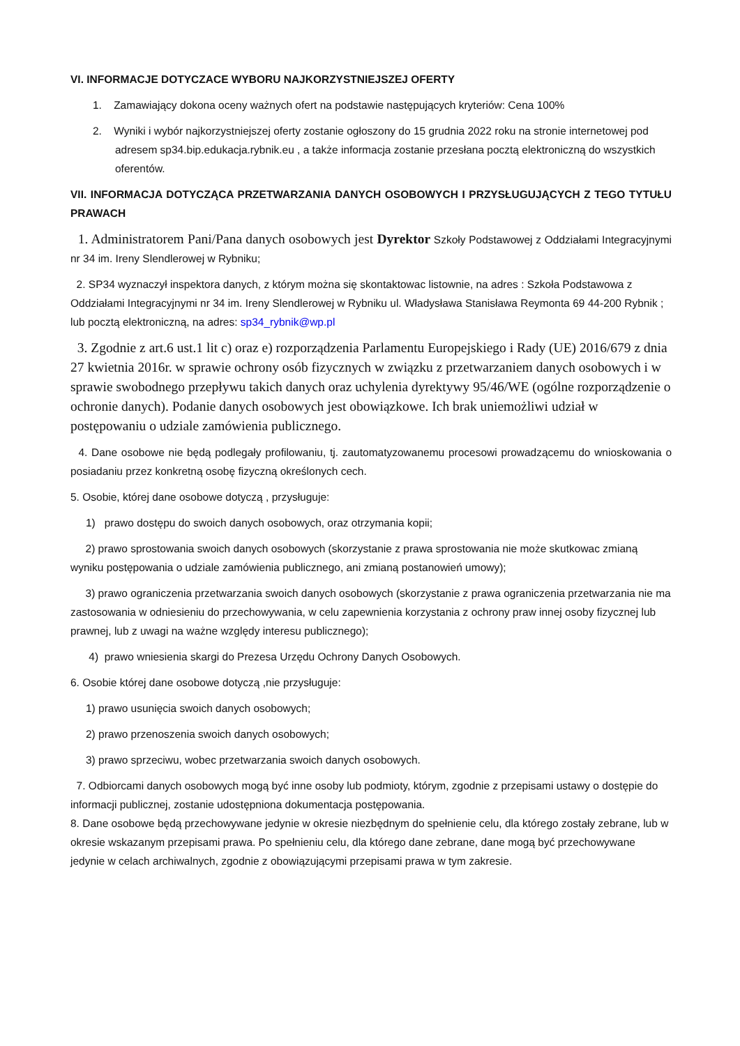VI. INFORMACJE DOTYCZACE WYBORU NAJKORZYSTNIEJSZEJ OFERTY
1. Zamawiający dokona oceny ważnych ofert na podstawie następujących kryteriów: Cena 100%
2. Wyniki i wybór najkorzystniejszej oferty zostanie ogłoszony do 15 grudnia 2022 roku na stronie internetowej pod adresem sp34.bip.edukacja.rybnik.eu , a także informacja zostanie przesłana pocztą elektroniczną do wszystkich oferentów.
VII. INFORMACJA DOTYCZĄCA PRZETWARZANIA DANYCH OSOBOWYCH I PRZYSŁUGUJĄCYCH Z TEGO TYTUŁU PRAWACH
1. Administratorem Pani/Pana danych osobowych jest Dyrektor Szkoły Podstawowej z Oddziałami Integracyjnymi nr 34 im. Ireny Slendlerowej w Rybniku;
2. SP34 wyznaczył inspektora danych, z którym można się skontaktowac listownie, na adres : Szkoła Podstawowa z Oddziałami Integracyjnymi nr 34 im. Ireny Slendlerowej w Rybniku ul. Władysława Stanisława Reymonta 69 44-200 Rybnik ; lub pocztą elektroniczną, na adres: sp34_rybnik@wp.pl
3. Zgodnie z art.6 ust.1 lit c) oraz e) rozporządzenia Parlamentu Europejskiego i Rady (UE) 2016/679 z dnia 27 kwietnia 2016r. w sprawie ochrony osób fizycznych w związku z przetwarzaniem danych osobowych i w sprawie swobodnego przepływu takich danych oraz uchylenia dyrektywy 95/46/WE (ogólne rozporządzenie o ochronie danych). Podanie danych osobowych jest obowiązkowe. Ich brak uniemożliwi udział w postępowaniu o udziale zamówienia publicznego.
4. Dane osobowe nie będą podlegały profilowaniu, tj. zautomatyzowanemu procesowi prowadzącemu do wnioskowania o posiadaniu przez konkretną osobę fizyczną określonych cech.
5. Osobie, której dane osobowe dotyczą , przysługuje:
1) prawo dostępu do swoich danych osobowych, oraz otrzymania kopii;
2) prawo sprostowania swoich danych osobowych (skorzystanie z prawa sprostowania nie może skutkowac zmianą wyniku postępowania o udziale zamówienia publicznego, ani zmianą postanowień umowy);
3) prawo ograniczenia przetwarzania swoich danych osobowych (skorzystanie z prawa ograniczenia przetwarzania nie ma zastosowania w odniesieniu do przechowywania, w celu zapewnienia korzystania z ochrony praw innej osoby fizycznej lub prawnej, lub z uwagi na ważne względy interesu publicznego);
4) prawo wniesienia skargi do Prezesa Urzędu Ochrony Danych Osobowych.
6. Osobie której dane osobowe dotyczą ,nie przysługuje:
1) prawo usunięcia swoich danych osobowych;
2) prawo przenoszenia swoich danych osobowych;
3) prawo sprzeciwu, wobec przetwarzania swoich danych osobowych.
7. Odbiorcami danych osobowych mogą być inne osoby lub podmioty, którym, zgodnie z przepisami ustawy o dostępie do informacji publicznej, zostanie udostępniona dokumentacja postępowania.
8. Dane osobowe będą przechowywane jedynie w okresie niezbędnym do spełnienie celu, dla którego zostały zebrane, lub w okresie wskazanym przepisami prawa. Po spełnieniu celu, dla którego dane zebrane, dane mogą być przechowywane jedynie w celach archiwalnych, zgodnie z obowiązującymi przepisami prawa w tym zakresie.